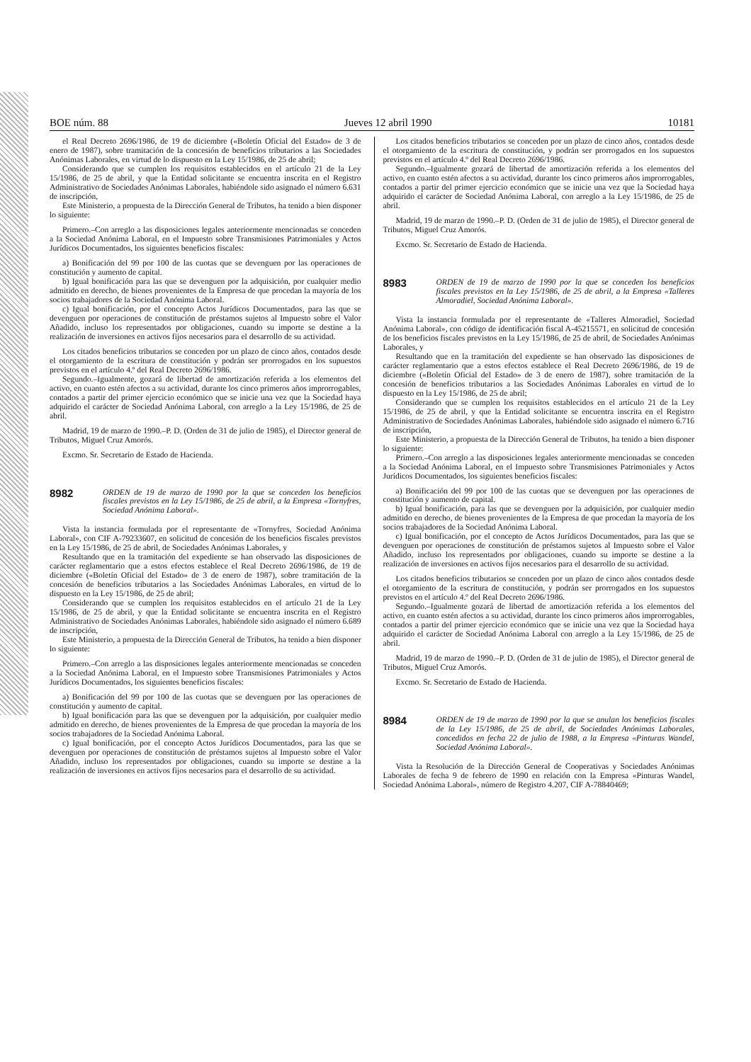BOE núm. 88 Jueves 12 abril 1990 10181
el Real Decreto 2696/1986, de 19 de diciembre («Boletín Oficial del Estado» de 3 de enero de 1987), sobre tramitación de la concesión de beneficios tributarios a las Sociedades Anónimas Laborales, en virtud de lo dispuesto en la Ley 15/1986, de 25 de abril;
Considerando que se cumplen los requisitos establecidos en el artículo 21 de la Ley 15/1986, de 25 de abril, y que la Entidad solicitante se encuentra inscrita en el Registro Administrativo de Sociedades Anónimas Laborales, habiéndole sido asignado el número 6.631 de inscripción,
Este Ministerio, a propuesta de la Dirección General de Tributos, ha tenido a bien disponer lo siguiente:
Primero.–Con arreglo a las disposiciones legales anteriormente mencionadas se conceden a la Sociedad Anónima Laboral, en el Impuesto sobre Transmisiones Patrimoniales y Actos Jurídicos Documentados, los siguientes beneficios fiscales:
a) Bonificación del 99 por 100 de las cuotas que se devenguen por las operaciones de constitución y aumento de capital.
b) Igual bonificación para las que se devenguen por la adquisición, por cualquier medio admitido en derecho, de bienes provenientes de la Empresa de que procedan la mayoría de los socios trabajadores de la Sociedad Anónima Laboral.
c) Igual bonificación, por el concepto Actos Jurídicos Documentados, para las que se devenguen por operaciones de constitución de préstamos sujetos al Impuesto sobre el Valor Añadido, incluso los representados por obligaciones, cuando su importe se destine a la realización de inversiones en activos fijos necesarios para el desarrollo de su actividad.
Los citados beneficios tributarios se conceden por un plazo de cinco años, contados desde el otorgamiento de la escritura de constitución y podrán ser prorrogados en los supuestos previstos en el artículo 4.º del Real Decreto 2696/1986.
Segundo.–Igualmente, gozará de libertad de amortización referida a los elementos del activo, en cuanto estén afectos a su actividad, durante los cinco primeros años improrrogables, contados a partir del primer ejercicio económico que se inicie una vez que la Sociedad haya adquirido el carácter de Sociedad Anónima Laboral, con arreglo a la Ley 15/1986, de 25 de abril.
Madrid, 19 de marzo de 1990.–P. D. (Orden de 31 de julio de 1985), el Director general de Tributos, Miguel Cruz Amorós.
Excmo. Sr. Secretario de Estado de Hacienda.
8982 ORDEN de 19 de marzo de 1990 por la que se conceden los beneficios fiscales previstos en la Ley 15/1986, de 25 de abril, a la Empresa «Tornyfres, Sociedad Anónima Laboral».
Vista la instancia formulada por el representante de «Tornyfres, Sociedad Anónima Laboral», con CIF A-79233607, en solicitud de concesión de los beneficios fiscales previstos en la Ley 15/1986, de 25 de abril, de Sociedades Anónimas Laborales, y
Resultando que en la tramitación del expediente se han observado las disposiciones de carácter reglamentario que a estos efectos establece el Real Decreto 2696/1986, de 19 de diciembre («Boletín Oficial del Estado» de 3 de enero de 1987), sobre tramitación de la concesión de beneficios tributarios a las Sociedades Anónimas Laborales, en virtud de lo dispuesto en la Ley 15/1986, de 25 de abril;
Considerando que se cumplen los requisitos establecidos en el artículo 21 de la Ley 15/1986, de 25 de abril, y que la Entidad solicitante se encuentra inscrita en el Registro Administrativo de Sociedades Anónimas Laborales, habiéndole sido asignado el número 6.689 de inscripción,
Este Ministerio, a propuesta de la Dirección General de Tributos, ha tenido a bien disponer lo siguiente:
Primero.–Con arreglo a las disposiciones legales anteriormente mencionadas se conceden a la Sociedad Anónima Laboral, en el Impuesto sobre Transmisiones Patrimoniales y Actos Jurídicos Documentados, los siguientes beneficios fiscales:
a) Bonificación del 99 por 100 de las cuotas que se devenguen por las operaciones de constitución y aumento de capital.
b) Igual bonificación para las que se devenguen por la adquisición, por cualquier medio admitido en derecho, de bienes provenientes de la Empresa de que procedan la mayoría de los socios trabajadores de la Sociedad Anónima Laboral.
c) Igual bonificación, por el concepto Actos Jurídicos Documentados, para las que se devenguen por operaciones de constitución de préstamos sujetos al Impuesto sobre el Valor Añadido, incluso los representados por obligaciones, cuando su importe se destine a la realización de inversiones en activos fijos necesarios para el desarrollo de su actividad.
Los citados beneficios tributarios se conceden por un plazo de cinco años, contados desde el otorgamiento de la escritura de constitución, y podrán ser prorrogados en los supuestos previstos en el artículo 4.º del Real Decreto 2696/1986.
Segundo.–Igualmente gozará de libertad de amortización referida a los elementos del activo, en cuanto estén afectos a su actividad, durante los cinco primeros años improrrogables, contados a partir del primer ejercicio económico que se inicie una vez que la Sociedad haya adquirido el carácter de Sociedad Anónima Laboral, con arreglo a la Ley 15/1986, de 25 de abril.
Madrid, 19 de marzo de 1990.–P. D. (Orden de 31 de julio de 1985), el Director general de Tributos, Miguel Cruz Amorós.
Excmo. Sr. Secretario de Estado de Hacienda.
8983 ORDEN de 19 de marzo de 1990 por la que se conceden los beneficios fiscales previstos en la Ley 15/1986, de 25 de abril, a la Empresa «Talleres Almoradiel, Sociedad Anónima Laboral».
Vista la instancia formulada por el representante de «Talleres Almoradiel, Sociedad Anónima Laboral», con código de identificación fiscal A-45215571, en solicitud de concesión de los beneficios fiscales previstos en la Ley 15/1986, de 25 de abril, de Sociedades Anónimas Laborales, y
Resultando que en la tramitación del expediente se han observado las disposiciones de carácter reglamentario que a estos efectos establece el Real Decreto 2696/1986, de 19 de diciembre («Boletín Oficial del Estado» de 3 de enero de 1987), sobre tramitación de la concesión de beneficios tributarios a las Sociedades Anónimas Laborales en virtud de lo dispuesto en la Ley 15/1986, de 25 de abril;
Considerando que se cumplen los requisitos establecidos en el artículo 21 de la Ley 15/1986, de 25 de abril, y que la Entidad solicitante se encuentra inscrita en el Registro Administrativo de Sociedades Anónimas Laborales, habiéndole sido asignado el número 6.716 de inscripción,
Este Ministerio, a propuesta de la Dirección General de Tributos, ha tenido a bien disponer lo siguiente:
Primero.–Con arreglo a las disposiciones legales anteriormente mencionadas se conceden a la Sociedad Anónima Laboral, en el Impuesto sobre Transmisiones Patrimoniales y Actos Jurídicos Documentados, los siguientes beneficios fiscales:
a) Bonificación del 99 por 100 de las cuotas que se devenguen por las operaciones de constitución y aumento de capital.
b) Igual bonificación, para las que se devenguen por la adquisición, por cualquier medio admitido en derecho, de bienes provenientes de la Empresa de que procedan la mayoría de los socios trabajadores de la Sociedad Anónima Laboral.
c) Igual bonificación, por el concepto de Actos Jurídicos Documentados, para las que se devenguen por operaciones de constitución de préstamos sujetos al Impuesto sobre el Valor Añadido, incluso los representados por obligaciones, cuando su importe se destine a la realización de inversiones en activos fijos necesarios para el desarrollo de su actividad.
Los citados beneficios tributarios se conceden por un plazo de cinco años contados desde el otorgamiento de la escritura de constitución, y podrán ser prorrogados en los supuestos previstos en el artículo 4.º del Real Decreto 2696/1986.
Segundo.–Igualmente gozará de libertad de amortización referida a los elementos del activo, en cuanto estén afectos a su actividad, durante los cinco primeros años improrrogables, contados a partir del primer ejercicio económico que se inicie una vez que la Sociedad haya adquirido el carácter de Sociedad Anónima Laboral con arreglo a la Ley 15/1986, de 25 de abril.
Madrid, 19 de marzo de 1990.–P. D. (Orden de 31 de julio de 1985), el Director general de Tributos, Miguel Cruz Amorós.
Excmo. Sr. Secretario de Estado de Hacienda.
8984 ORDEN de 19 de marzo de 1990 por la que se anulan los beneficios fiscales de la Ley 15/1986, de 25 de abril, de Sociedades Anónimas Laborales, concedidos en fecha 22 de julio de 1988, a la Empresa «Pinturas Wandel, Sociedad Anónima Laboral».
Vista la Resolución de la Dirección General de Cooperativas y Sociedades Anónimas Laborales de fecha 9 de febrero de 1990 en relación con la Empresa «Pinturas Wandel, Sociedad Anónima Laboral», número de Registro 4.207, CIF A-78840469;